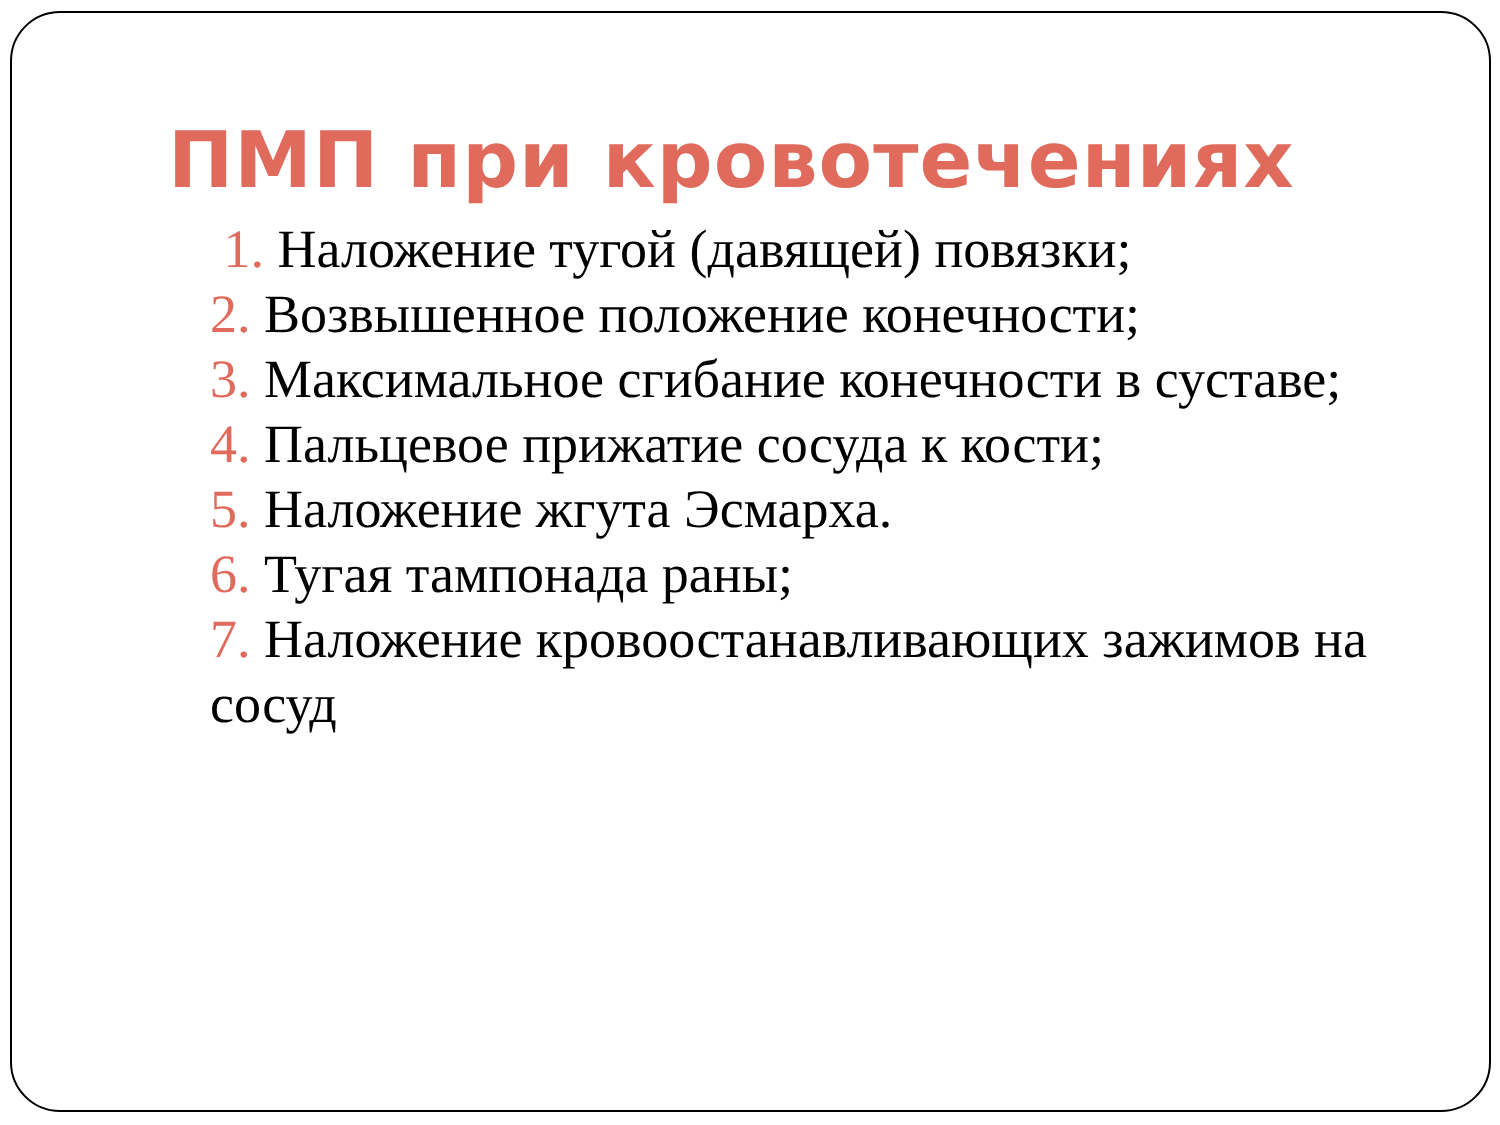ПМП при кровотечениях
1. Наложение тугой (давящей) повязки;
2. Возвышенное положение конечности;
3. Максимальное сгибание конечности в суставе;
4. Пальцевое прижатие сосуда к кости;
5. Наложение жгута Эсмарха.
6. Тугая тампонада раны;
7. Наложение кровоостанавливающих зажимов на сосуд